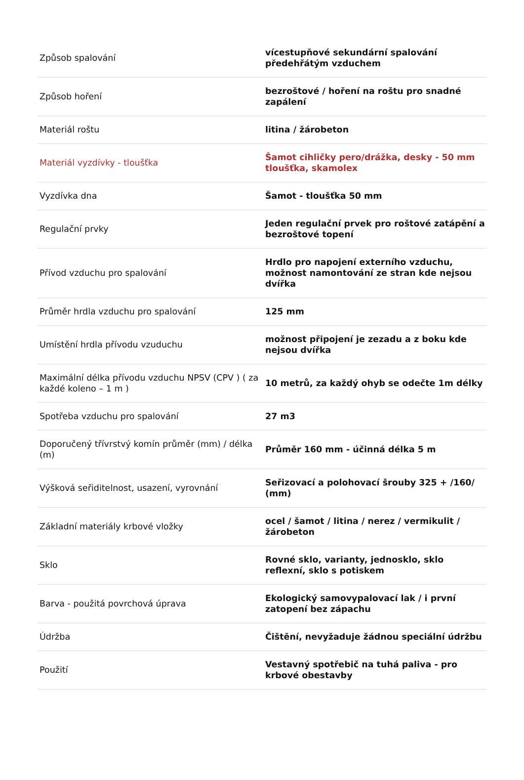| Způsob spalování | vícestupňové sekundární spalování předehřátým vzduchem |
| Způsob hoření | bezroštové / hoření na roštu pro snadné zapálení |
| Materiál roštu | litina / žárobeton |
| Materiál vyzdívky - tloušťka | Šamot cihličky pero/drážka, desky - 50 mm tloušťka, skamolex |
| Vyzdívka dna | Šamot - tloušťka 50 mm |
| Regulační prvky | Jeden regulační prvek pro roštové zatápění a bezroštové topení |
| Přívod vzduchu pro spalování | Hrdlo pro napojení externího vzduchu, možnost namontování ze stran kde nejsou dvířka |
| Průměr hrdla vzduchu pro spalování | 125 mm |
| Umístění hrdla přívodu vzuduchu | možnost připojení je zezadu a z boku kde nejsou dvířka |
| Maximální délka přívodu vzduchu NPSV (CPV ) ( za každé koleno – 1 m ) | 10 metrů, za každý ohyb se odečte 1m délky |
| Spotřeba vzduchu pro spalování | 27 m3 |
| Doporučený třívrstvý komín průměr (mm) / délka (m) | Průměr 160 mm - účinná délka 5 m |
| Výšková seřiditelnost, usazení, vyrovnání | Seřizovací a polohovací šrouby 325 + /160/ (mm) |
| Základní materiály krbové vložky | ocel / šamot / litina / nerez / vermikulit / žárobeton |
| Sklo | Rovné sklo, varianty, jednosklo, sklo reflexní, sklo s potiskem |
| Barva - použitá povrchová úprava | Ekologický samovypalovací lak / i první zatopení bez zápachu |
| Údržba | Čištění, nevyžaduje žádnou speciální údržbu |
| Použití | Vestavný spotřebič na tuhá paliva - pro krbové obestavby |